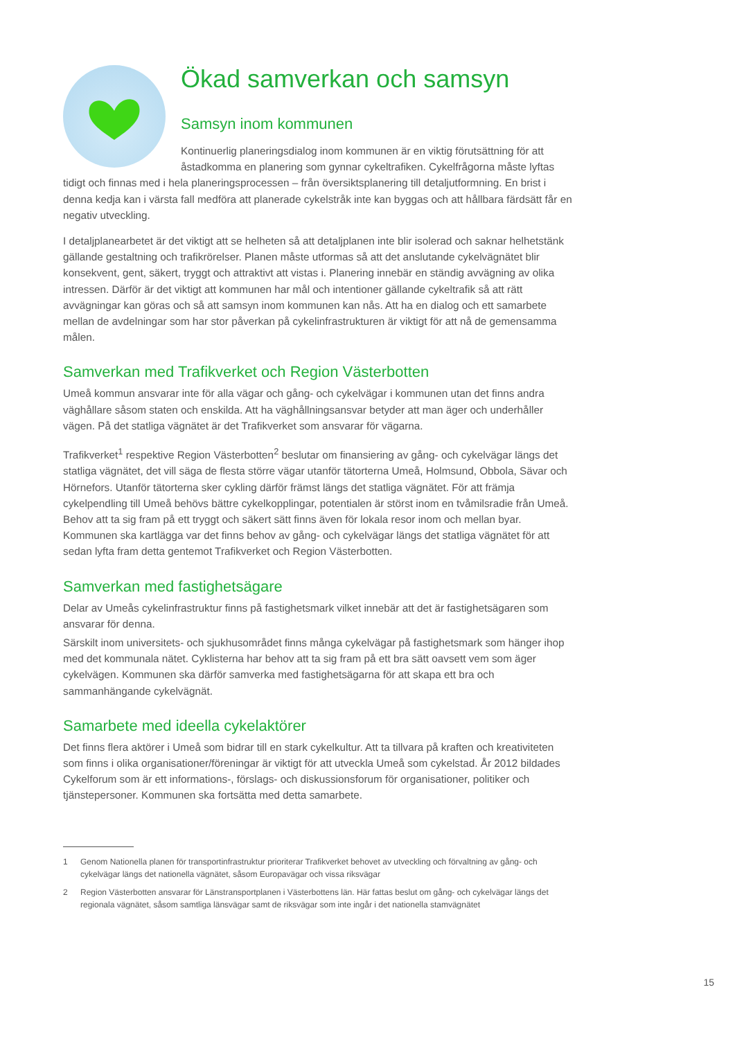Ökad samverkan och samsyn
Samsyn inom kommunen
Kontinuerlig planeringsdialog inom kommunen är en viktig förutsättning för att åstadkomma en planering som gynnar cykeltrafiken. Cykelfrågorna måste lyftas tidigt och finnas med i hela planeringsprocessen – från översiktsplanering till detaljutformning. En brist i denna kedja kan i värsta fall medföra att planerade cykelstråk inte kan byggas och att hållbara färdsätt får en negativ utveckling.
I detaljplanearbetet är det viktigt att se helheten så att detaljplanen inte blir isolerad och saknar helhetstänk gällande gestaltning och trafikrörelser. Planen måste utformas så att det anslutande cykelvägnätet blir konsekvent, gent, säkert, tryggt och attraktivt att vistas i. Planering innebär en ständig avvägning av olika intressen. Därför är det viktigt att kommunen har mål och intentioner gällande cykeltrafik så att rätt avvägningar kan göras och så att samsyn inom kommunen kan nås. Att ha en dialog och ett samarbete mellan de avdelningar som har stor påverkan på cykelinfrastrukturen är viktigt för att nå de gemensamma målen.
Samverkan med Trafikverket och Region Västerbotten
Umeå kommun ansvarar inte för alla vägar och gång- och cykelvägar i kommunen utan det finns andra väghållare såsom staten och enskilda. Att ha väghållningsansvar betyder att man äger och underhåller vägen. På det statliga vägnätet är det Trafikverket som ansvarar för vägarna.
Trafikverket<sup>1</sup> respektive Region Västerbotten<sup>2</sup> beslutar om finansiering av gång- och cykelvägar längs det statliga vägnätet, det vill säga de flesta större vägar utanför tätorterna Umeå, Holmsund, Obbola, Sävar och Hörnefors. Utanför tätorterna sker cykling därför främst längs det statliga vägnätet. För att främja cykelpendling till Umeå behövs bättre cykelkopplingar, potentialen är störst inom en tvåmilsradie från Umeå. Behov att ta sig fram på ett tryggt och säkert sätt finns även för lokala resor inom och mellan byar. Kommunen ska kartlägga var det finns behov av gång- och cykelvägar längs det statliga vägnätet för att sedan lyfta fram detta gentemot Trafikverket och Region Västerbotten.
Samverkan med fastighetsägare
Delar av Umeås cykelinfrastruktur finns på fastighetsmark vilket innebär att det är fastighetsägaren som ansvarar för denna.
Särskilt inom universitets- och sjukhusområdet finns många cykelvägar på fastighetsmark som hänger ihop med det kommunala nätet. Cyklisterna har behov att ta sig fram på ett bra sätt oavsett vem som äger cykelvägen. Kommunen ska därför samverka med fastighetsägarna för att skapa ett bra och sammanhängande cykelvägnät.
Samarbete med ideella cykelaktörer
Det finns flera aktörer i Umeå som bidrar till en stark cykelkultur. Att ta tillvara på kraften och kreativiteten som finns i olika organisationer/föreningar är viktigt för att utveckla Umeå som cykelstad. År 2012 bildades Cykelforum som är ett informations-, förslags- och diskussionsforum för organisationer, politiker och tjänstepersoner. Kommunen ska fortsätta med detta samarbete.
1
Genom Nationella planen för transportinfrastruktur prioriterar Trafikverket behovet av utveckling och förvaltning av gång- och cykelvägar längs det nationella vägnätet, såsom Europavägar och vissa riksvägar
2
Region Västerbotten ansvarar för Länstransportplanen i Västerbottens län. Här fattas beslut om gång- och cykelvägar längs det regionala vägnätet, såsom samtliga länsvägar samt de riksvägar som inte ingår i det nationella stamvägnätet
15